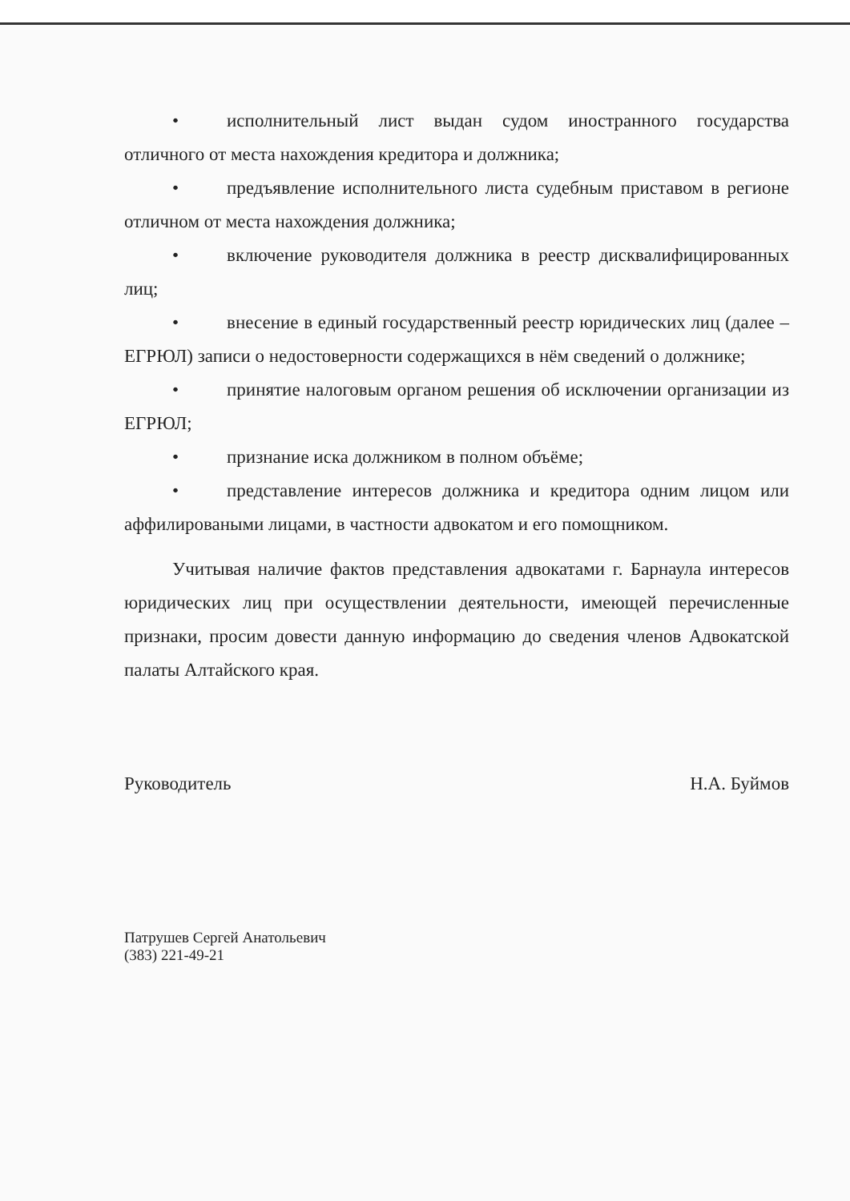• исполнительный лист выдан судом иностранного государства отличного от места нахождения кредитора и должника;
• предъявление исполнительного листа судебным приставом в регионе отличном от места нахождения должника;
• включение руководителя должника в реестр дисквалифицированных лиц;
• внесение в единый государственный реестр юридических лиц (далее – ЕГРЮЛ) записи о недостоверности содержащихся в нём сведений о должнике;
• принятие налоговым органом решения об исключении организации из ЕГРЮЛ;
• признание иска должником в полном объёме;
• представление интересов должника и кредитора одним лицом или аффилироваными лицами, в частности адвокатом и его помощником.
Учитывая наличие фактов представления адвокатами г. Барнаула интересов юридических лиц при осуществлении деятельности, имеющей перечисленные признаки, просим довести данную информацию до сведения членов Адвокатской палаты Алтайского края.
Руководитель Н.А. Буймов
Патрушев Сергей Анатольевич
(383) 221-49-21